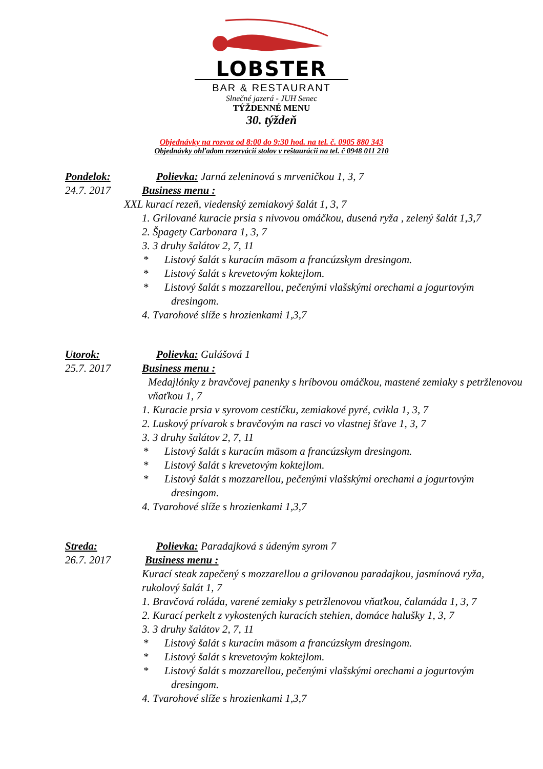LOBSTER
BAR & RESTAURANT
Slnečné jazerá - JUH Senec
TÝŽDENNÉ MENU
30. týždeň
Objednávky na rozvoz od 8:00 do 9:30 hod. na tel. č. 0905 880 343
Objednávky ohľadom rezervácií stolov v reštaurácii na tel. č 0948 011 210
Pondelok: Polievka: Jarná zeleninová s mrveničkou 1, 3, 7
24.7. 2017 Business menu :
XXL kurací rezeň, viedenský zemiakový šalát 1, 3, 7
1. Grilované kuracie prsia s nivovou omáčkou, dusená ryža , zelený šalát 1,3,7
2. Špagety Carbonara 1, 3, 7
3. 3 druhy šalátov 2, 7, 11
* Listový šalát s kuracím mäsom a francúzskym dresingom.
* Listový šalát s krevetovým koktejlom.
* Listový šalát s mozzarellou, pečenými vlašskými orechami a jogurtovým dresingom.
4. Tvarohové slíže s hrozienkami 1,3,7
Utorok: Polievka: Gulášová 1
25.7. 2017 Business menu :
Medajlónky z bravčovej panenky s hríbovou omáčkou, mastené zemiaky s petržlenovou vňaťkou 1, 7
1. Kuracie prsia v syrovom cestíčku, zemiakové pyré, cvikla 1, 3, 7
2. Luskový prívarok s bravčovým na rasci vo vlastnej šťave 1, 3, 7
3. 3 druhy šalátov 2, 7, 11
* Listový šalát s kuracím mäsom a francúzskym dresingom.
* Listový šalát s krevetovým koktejlom.
* Listový šalát s mozzarellou, pečenými vlašskými orechami a jogurtovým dresingom.
4. Tvarohové slíže s hrozienkami 1,3,7
Streda: Polievka: Paradajková s údeným syrom 7
26.7. 2017 Business menu :
Kurací steak zapečený s mozzarellou a grilovanou paradajkou, jasmínová ryža, rukolový šalát 1, 7
1. Bravčová roláda, varené zemiaky s petržlenovou vňaťkou, čalamáda 1, 3, 7
2. Kurací perkelt z vykostených kuracích stehien, domáce halušky 1, 3, 7
3. 3 druhy šalátov 2, 7, 11
* Listový šalát s kuracím mäsom a francúzskym dresingom.
* Listový šalát s krevetovým koktejlom.
* Listový šalát s mozzarellou, pečenými vlašskými orechami a jogurtovým dresingom.
4. Tvarohové slíže s hrozienkami 1,3,7